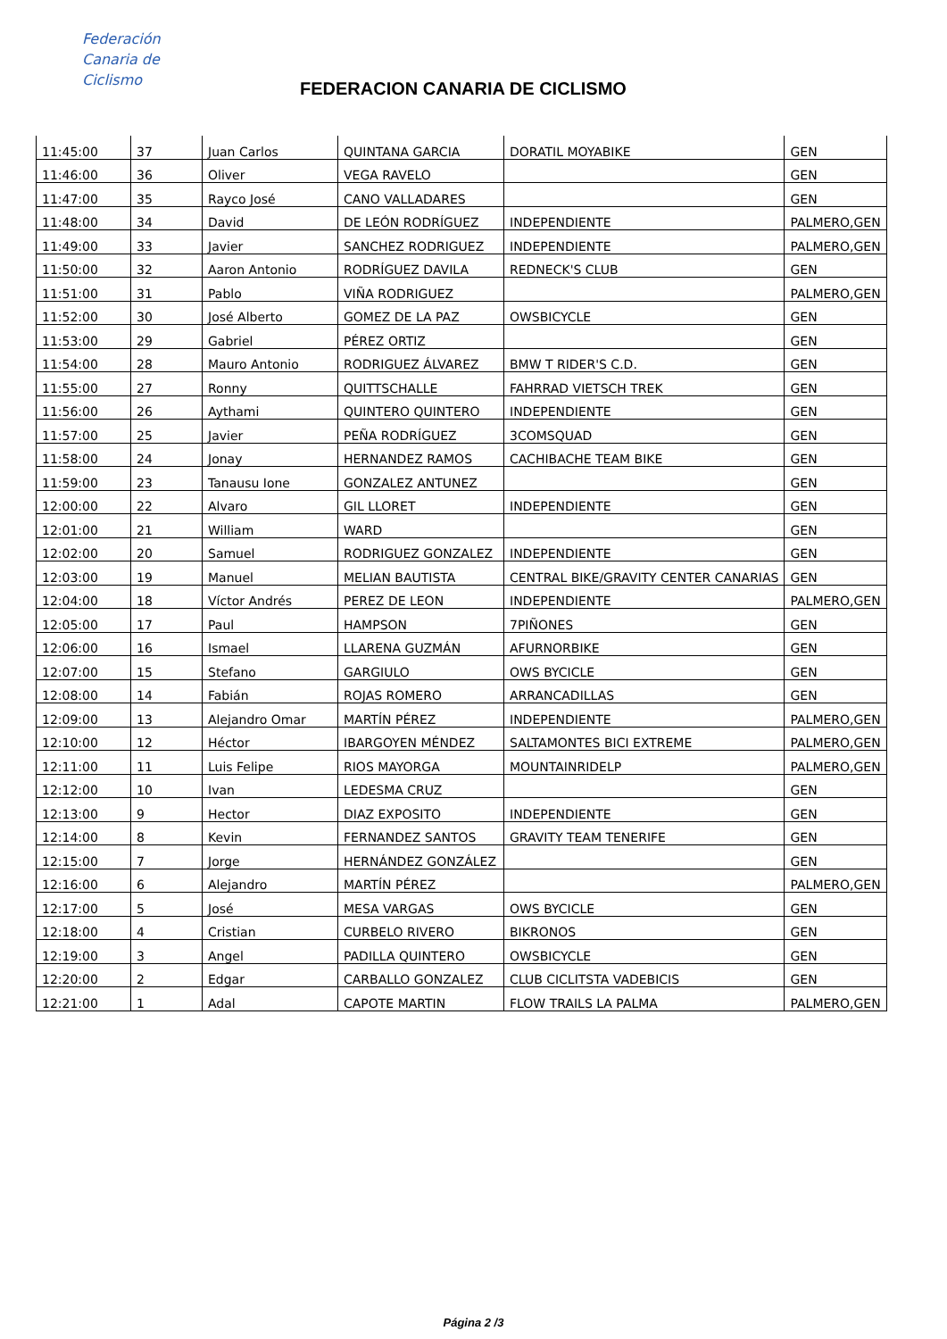Federación
Canaria de
Ciclismo
FEDERACION CANARIA DE CICLISMO
| 11:45:00 | 37 | Juan Carlos | QUINTANA GARCIA | DORATIL MOYABIKE | GEN |
| 11:46:00 | 36 | Oliver | VEGA RAVELO | | GEN |
| 11:47:00 | 35 | Rayco José | CANO VALLADARES | | GEN |
| 11:48:00 | 34 | David | DE LEÓN RODRÍGUEZ | INDEPENDIENTE | PALMERO,GEN |
| 11:49:00 | 33 | Javier | SANCHEZ RODRIGUEZ | INDEPENDIENTE | PALMERO,GEN |
| 11:50:00 | 32 | Aaron Antonio | RODRÍGUEZ DAVILA | REDNECK'S CLUB | GEN |
| 11:51:00 | 31 | Pablo | VIÑA RODRIGUEZ | | PALMERO,GEN |
| 11:52:00 | 30 | José Alberto | GOMEZ DE LA PAZ | OWSBICYCLE | GEN |
| 11:53:00 | 29 | Gabriel | PÉREZ ORTIZ | | GEN |
| 11:54:00 | 28 | Mauro Antonio | RODRIGUEZ ÁLVAREZ | BMW T RIDER'S C.D. | GEN |
| 11:55:00 | 27 | Ronny | QUITTSCHALLE | FAHRRAD VIETSCH TREK | GEN |
| 11:56:00 | 26 | Aythami | QUINTERO QUINTERO | INDEPENDIENTE | GEN |
| 11:57:00 | 25 | Javier | PEÑA RODRÍGUEZ | 3COMSQUAD | GEN |
| 11:58:00 | 24 | Jonay | HERNANDEZ RAMOS | CACHIBACHE TEAM BIKE | GEN |
| 11:59:00 | 23 | Tanausu Ione | GONZALEZ ANTUNEZ | | GEN |
| 12:00:00 | 22 | Alvaro | GIL LLORET | INDEPENDIENTE | GEN |
| 12:01:00 | 21 | William | WARD | | GEN |
| 12:02:00 | 20 | Samuel | RODRIGUEZ GONZALEZ | INDEPENDIENTE | GEN |
| 12:03:00 | 19 | Manuel | MELIAN BAUTISTA | CENTRAL BIKE/GRAVITY CENTER CANARIAS | GEN |
| 12:04:00 | 18 | Víctor Andrés | PEREZ DE LEON | INDEPENDIENTE | PALMERO,GEN |
| 12:05:00 | 17 | Paul | HAMPSON | 7PIÑONES | GEN |
| 12:06:00 | 16 | Ismael | LLARENA GUZMÁN | AFURNORBIKE | GEN |
| 12:07:00 | 15 | Stefano | GARGIULO | OWS BYCICLE | GEN |
| 12:08:00 | 14 | Fabián | ROJAS ROMERO | ARRANCADILLAS | GEN |
| 12:09:00 | 13 | Alejandro Omar | MARTÍN PÉREZ | INDEPENDIENTE | PALMERO,GEN |
| 12:10:00 | 12 | Héctor | IBARGOYEN MÉNDEZ | SALTAMONTES BICI EXTREME | PALMERO,GEN |
| 12:11:00 | 11 | Luis Felipe | RIOS MAYORGA | MOUNTAINRIDELP | PALMERO,GEN |
| 12:12:00 | 10 | Ivan | LEDESMA CRUZ | | GEN |
| 12:13:00 | 9 | Hector | DIAZ EXPOSITO | INDEPENDIENTE | GEN |
| 12:14:00 | 8 | Kevin | FERNANDEZ SANTOS | GRAVITY TEAM TENERIFE | GEN |
| 12:15:00 | 7 | Jorge | HERNÁNDEZ GONZÁLEZ | | GEN |
| 12:16:00 | 6 | Alejandro | MARTÍN PÉREZ | | PALMERO,GEN |
| 12:17:00 | 5 | José | MESA VARGAS | OWS BYCICLE | GEN |
| 12:18:00 | 4 | Cristian | CURBELO RIVERO | BIKRONOS | GEN |
| 12:19:00 | 3 | Angel | PADILLA QUINTERO | OWSBICYCLE | GEN |
| 12:20:00 | 2 | Edgar | CARBALLO GONZALEZ | CLUB CICLITSTA VADEBICIS | GEN |
| 12:21:00 | 1 | Adal | CAPOTE MARTIN | FLOW TRAILS LA PALMA | PALMERO,GEN |
Página 2 /3